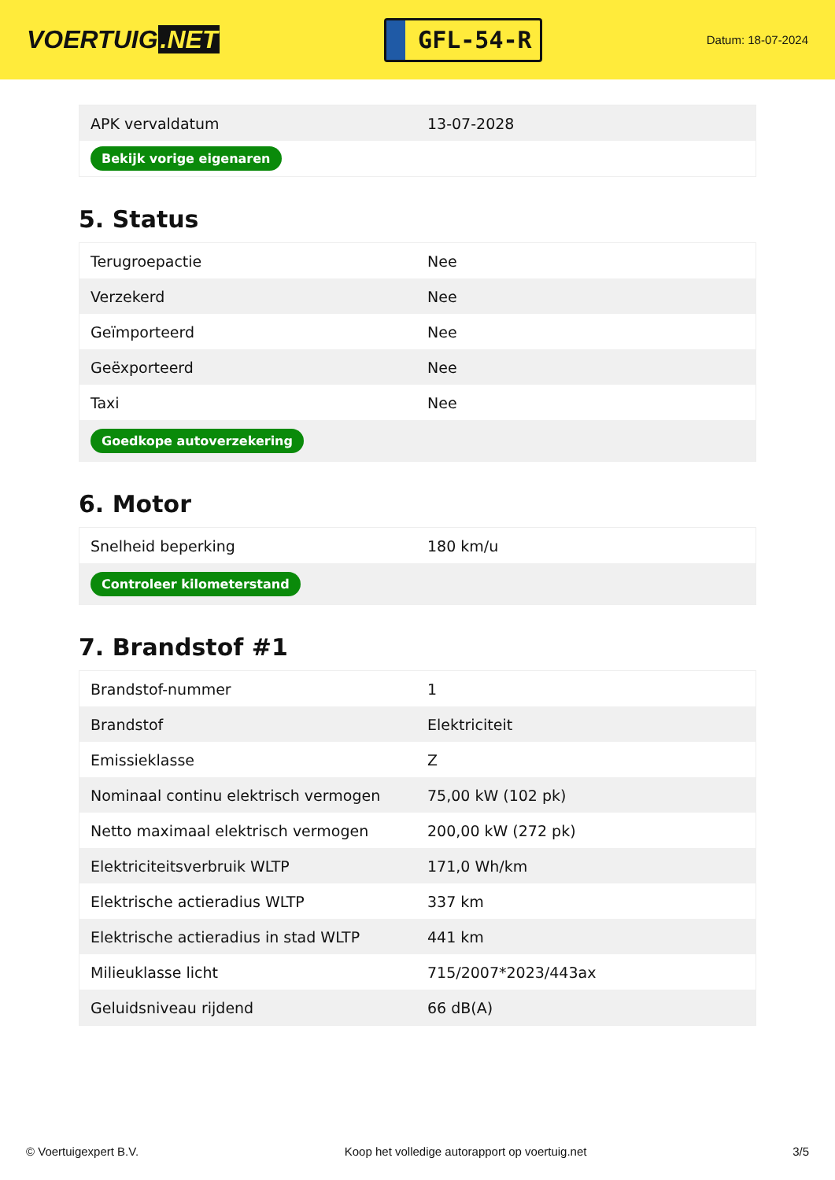VOERTUIG.NET
GFL-54-R
Datum: 18-07-2024
| APK vervaldatum | 13-07-2028 |
| Bekijk vorige eigenaren | |
5. Status
| Terugroepactie | Nee |
| Verzekerd | Nee |
| Geïmporteerd | Nee |
| Geëxporteerd | Nee |
| Taxi | Nee |
| Goedkope autoverzekering | |
6. Motor
| Snelheid beperking | 180 km/u |
| Controleer kilometerstand | |
7. Brandstof #1
| Brandstof-nummer | 1 |
| Brandstof | Elektriciteit |
| Emissieklasse | Z |
| Nominaal continu elektrisch vermogen | 75,00 kW (102 pk) |
| Netto maximaal elektrisch vermogen | 200,00 kW (272 pk) |
| Elektriciteitsverbruik WLTP | 171,0 Wh/km |
| Elektrische actieradius WLTP | 337 km |
| Elektrische actieradius in stad WLTP | 441 km |
| Milieuklasse licht | 715/2007*2023/443ax |
| Geluidsniveau rijdend | 66 dB(A) |
© Voertuigexpert B.V. Koop het volledige autorapport op voertuig.net 3/5